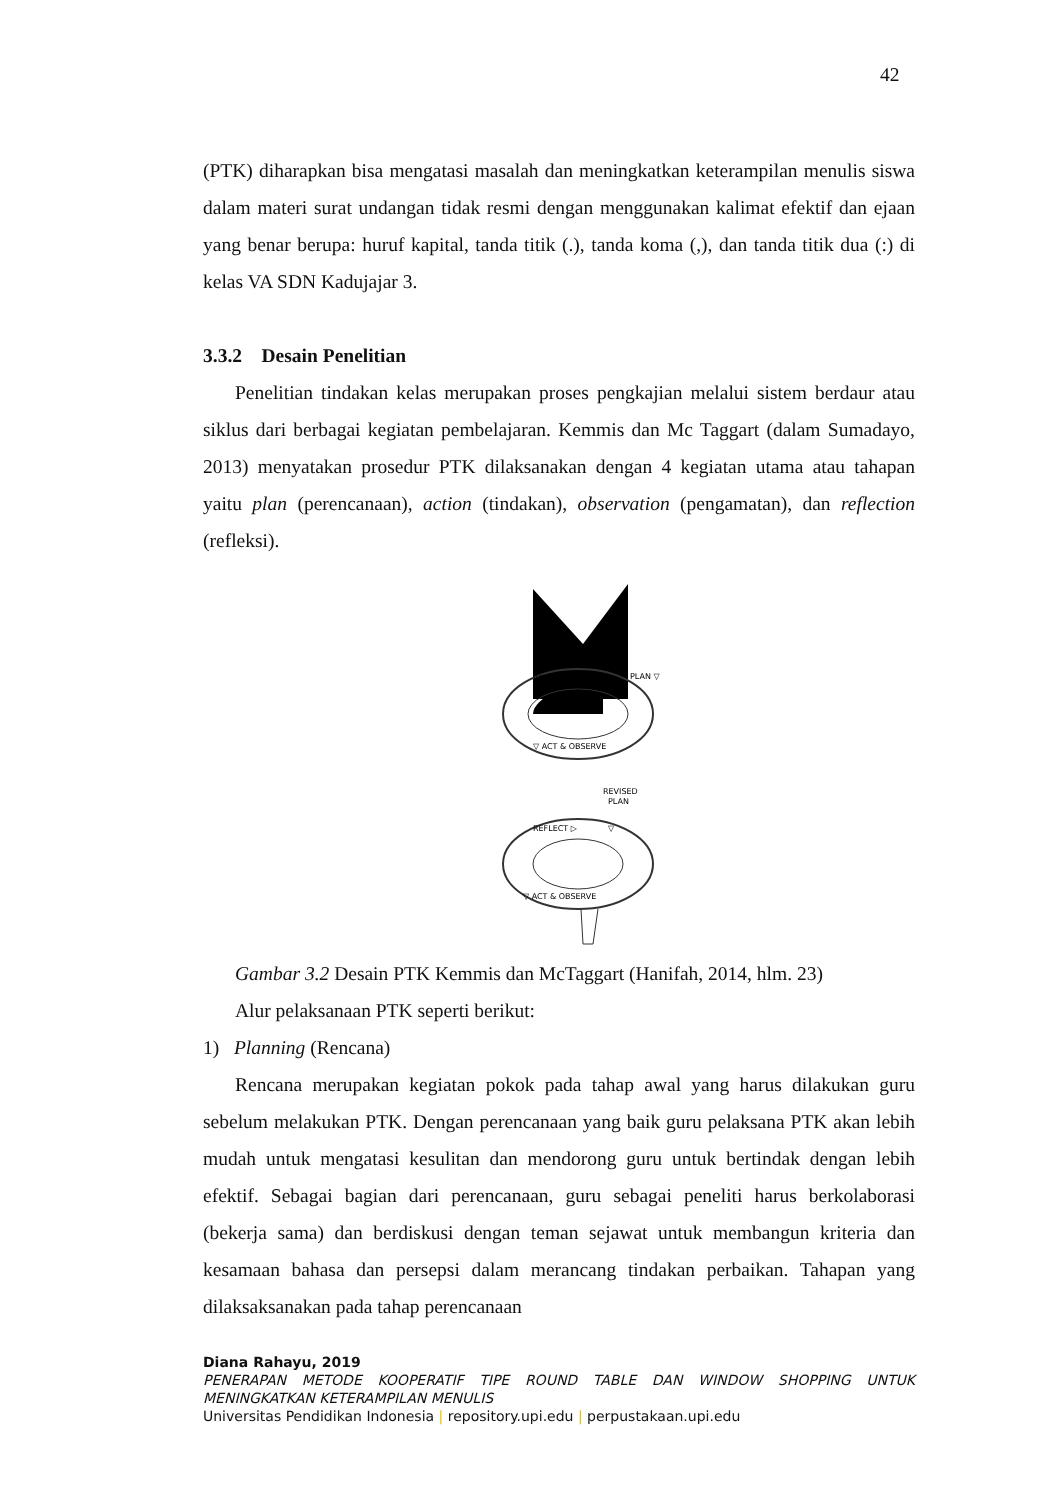42
(PTK) diharapkan bisa mengatasi masalah dan meningkatkan keterampilan menulis siswa dalam materi surat undangan tidak resmi dengan menggunakan kalimat efektif dan ejaan yang benar berupa: huruf kapital, tanda titik (.), tanda koma (,), dan tanda titik dua (:) di kelas VA SDN Kadujajar 3.
3.3.2 Desain Penelitian
Penelitian tindakan kelas merupakan proses pengkajian melalui sistem berdaur atau siklus dari berbagai kegiatan pembelajaran. Kemmis dan Mc Taggart (dalam Sumadayo, 2013) menyatakan prosedur PTK dilaksanakan dengan 4 kegiatan utama atau tahapan yaitu plan (perencanaan), action (tindakan), observation (pengamatan), dan reflection (refleksi).
REFLECT ▷
PLAN ▽
▽ ACT & OBSERVE
REVISED
PLAN
REFLECT ▷
▽
▽ ACT & OBSERVE
Gambar 3.2 Desain PTK Kemmis dan McTaggart (Hanifah, 2014, hlm. 23)
Alur pelaksanaan PTK seperti berikut:
1) Planning (Rencana)
Rencana merupakan kegiatan pokok pada tahap awal yang harus dilakukan guru sebelum melakukan PTK. Dengan perencanaan yang baik guru pelaksana PTK akan lebih mudah untuk mengatasi kesulitan dan mendorong guru untuk bertindak dengan lebih efektif. Sebagai bagian dari perencanaan, guru sebagai peneliti harus berkolaborasi (bekerja sama) dan berdiskusi dengan teman sejawat untuk membangun kriteria dan kesamaan bahasa dan persepsi dalam merancang tindakan perbaikan. Tahapan yang dilaksaksanakan pada tahap perencanaan
Diana Rahayu, 2019
PENERAPAN METODE KOOPERATIF TIPE ROUND TABLE DAN WINDOW SHOPPING UNTUK MENINGKATKAN KETERAMPILAN MENULIS
Universitas Pendidikan Indonesia | repository.upi.edu | perpustakaan.upi.edu